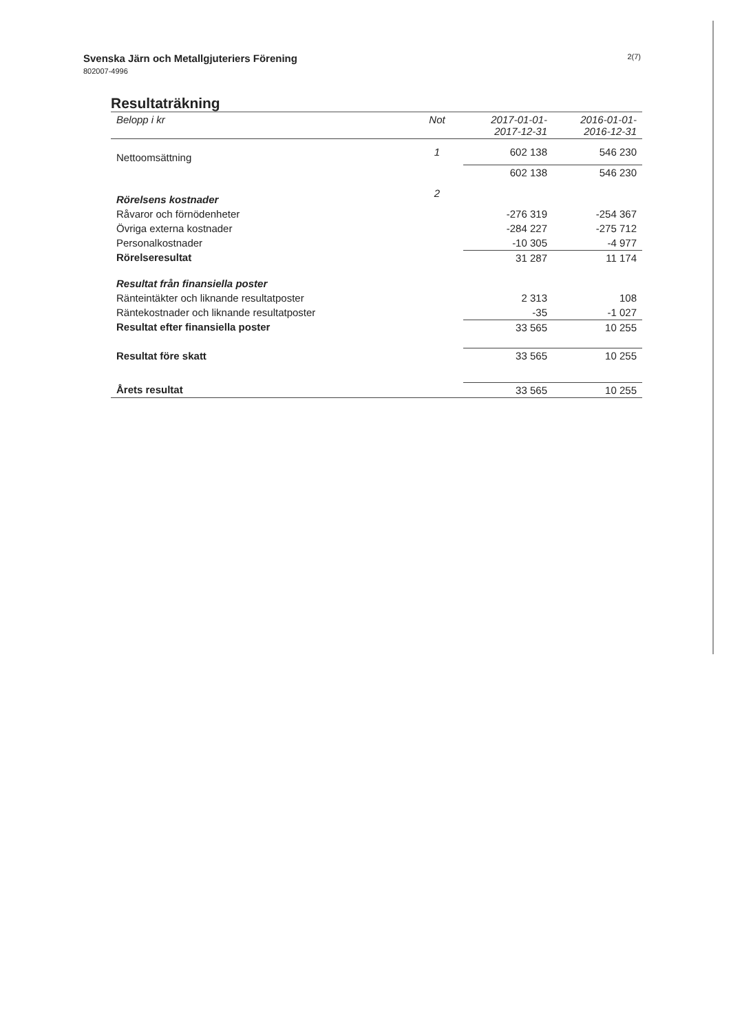Svenska Järn och Metallgjuteriers Förening
802007-4996
2(7)
Resultaträkning
| Belopp i kr | Not | 2017-01-01- 2017-12-31 | 2016-01-01- 2016-12-31 |
| --- | --- | --- | --- |
| Nettoomsättning | 1 | 602 138 | 546 230 |
| | | 602 138 | 546 230 |
| Rörelsens kostnader | 2 | | |
| Råvaror och förnödenheter | | -276 319 | -254 367 |
| Övriga externa kostnader | | -284 227 | -275 712 |
| Personalkostnader | | -10 305 | -4 977 |
| Rörelseresultat | | 31 287 | 11 174 |
| Resultat från finansiella poster | | | |
| Ränteintäkter och liknande resultatposter | | 2 313 | 108 |
| Räntekostnader och liknande resultatposter | | -35 | -1 027 |
| Resultat efter finansiella poster | | 33 565 | 10 255 |
| Resultat före skatt | | 33 565 | 10 255 |
| Årets resultat | | 33 565 | 10 255 |